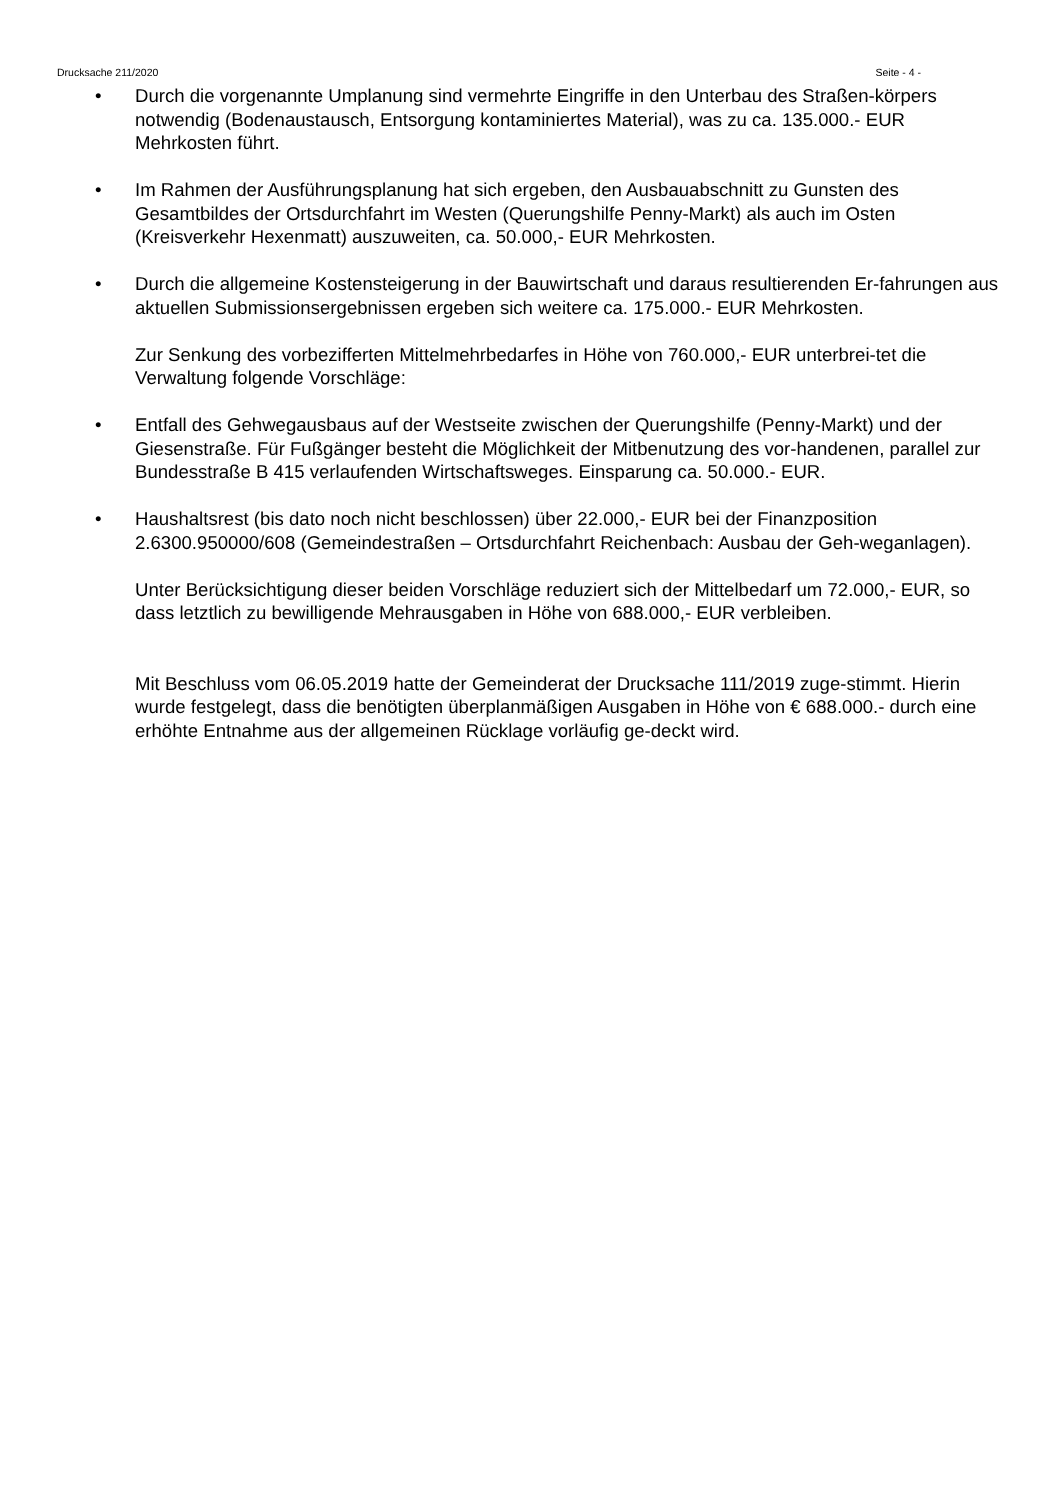Drucksache 211/2020 Seite - 4 -
• Durch die vorgenannte Umplanung sind vermehrte Eingriffe in den Unterbau des Straßen-körpers notwendig (Bodenaustausch, Entsorgung kontaminiertes Material), was zu ca. 135.000.- EUR Mehrkosten führt.
• Im Rahmen der Ausführungsplanung hat sich ergeben, den Ausbauabschnitt zu Gunsten des Gesamtbildes der Ortsdurchfahrt im Westen (Querungshilfe Penny-Markt) als auch im Osten (Kreisverkehr Hexenmatt) auszuweiten, ca. 50.000,- EUR Mehrkosten.
• Durch die allgemeine Kostensteigerung in der Bauwirtschaft und daraus resultierenden Er-fahrungen aus aktuellen Submissionsergebnissen ergeben sich weitere ca. 175.000.- EUR Mehrkosten.
Zur Senkung des vorbezifferten Mittelmehrbedarfes in Höhe von 760.000,- EUR unterbrei-tet die Verwaltung folgende Vorschläge:
• Entfall des Gehwegausbaus auf der Westseite zwischen der Querungshilfe (Penny-Markt) und der Giesenstraße. Für Fußgänger besteht die Möglichkeit der Mitbenutzung des vor-handenen, parallel zur Bundesstraße B 415 verlaufenden Wirtschaftsweges. Einsparung ca. 50.000.- EUR.
• Haushaltsrest (bis dato noch nicht beschlossen) über 22.000,- EUR bei der Finanzposition 2.6300.950000/608 (Gemeindestraßen – Ortsdurchfahrt Reichenbach: Ausbau der Geh-weganlagen).
Unter Berücksichtigung dieser beiden Vorschläge reduziert sich der Mittelbedarf um 72.000,- EUR, so dass letztlich zu bewilligende Mehrausgaben in Höhe von 688.000,- EUR verbleiben.
Mit Beschluss vom 06.05.2019 hatte der Gemeinderat der Drucksache 111/2019 zuge-stimmt. Hierin wurde festgelegt, dass die benötigten überplanmäßigen Ausgaben in Höhe von € 688.000.- durch eine erhöhte Entnahme aus der allgemeinen Rücklage vorläufig ge-deckt wird.